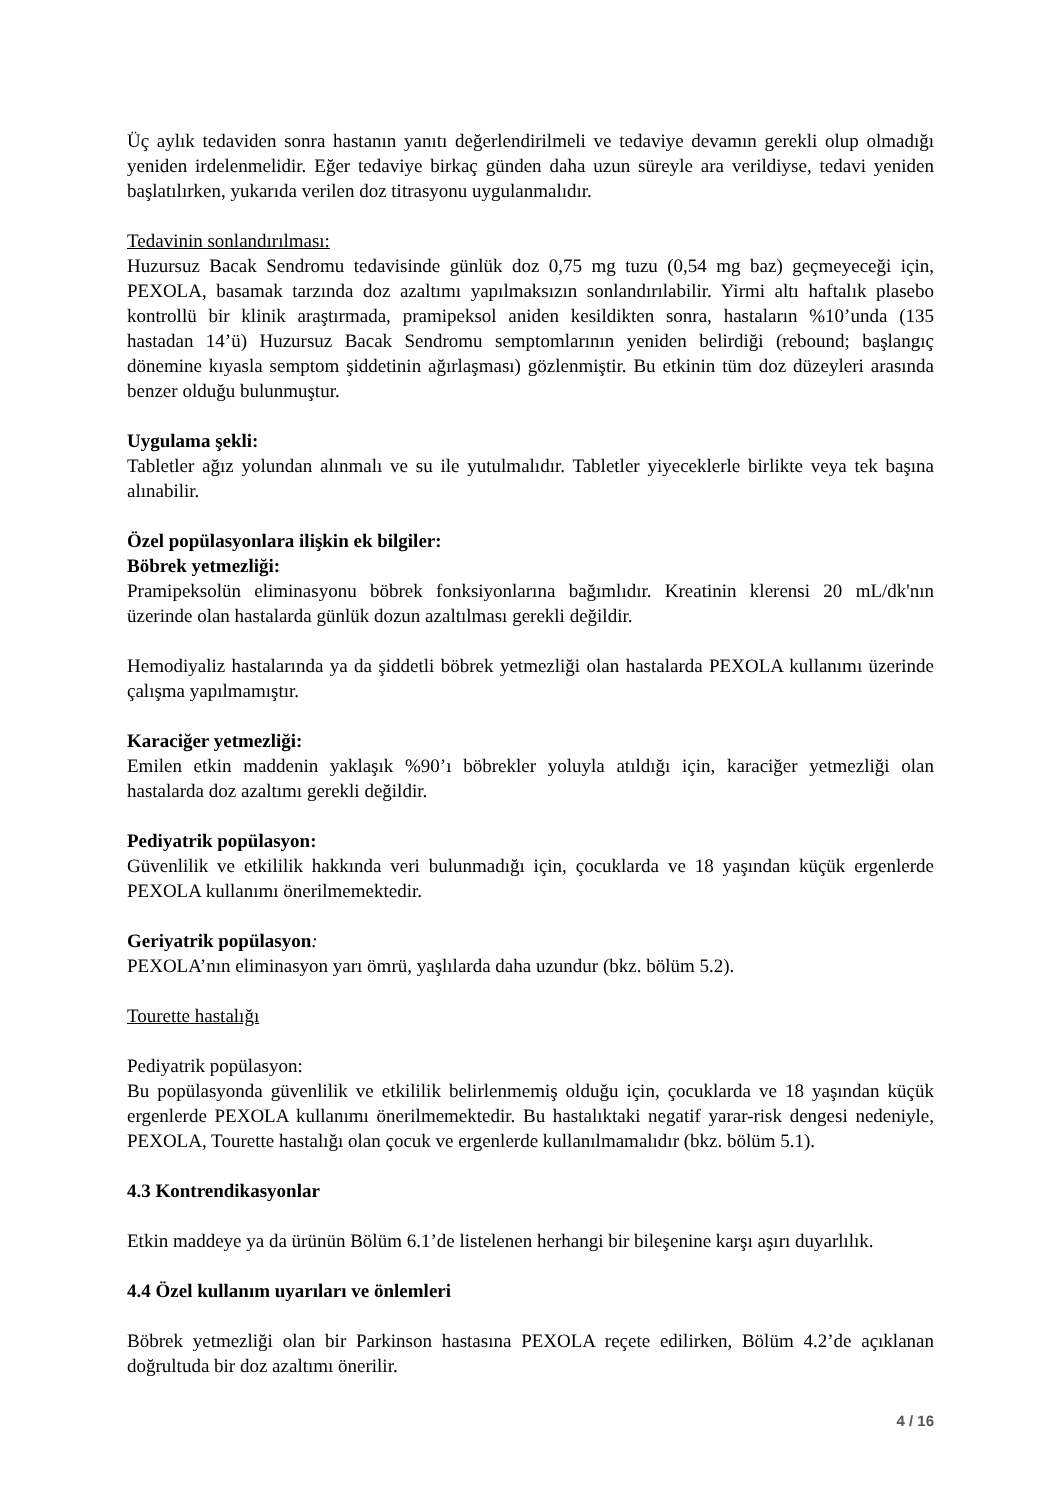Üç aylık tedaviden sonra hastanın yanıtı değerlendirilmeli ve tedaviye devamın gerekli olup olmadığı yeniden irdelenmelidir. Eğer tedaviye birkaç günden daha uzun süreyle ara verildiyse, tedavi yeniden başlatılırken, yukarıda verilen doz titrasyonu uygulanmalıdır.
Tedavinin sonlandırılması:
Huzursuz Bacak Sendromu tedavisinde günlük doz 0,75 mg tuzu (0,54 mg baz) geçmeyeceği için, PEXOLA, basamak tarzında doz azaltımı yapılmaksızın sonlandırılabilir. Yirmi altı haftalık plasebo kontrollü bir klinik araştırmada, pramipeksol aniden kesildikten sonra, hastaların %10’unda (135 hastadan 14’ü) Huzursuz Bacak Sendromu semptomlarının yeniden belirdiği (rebound; başlangıç dönemine kıyasla semptom şiddetinin ağırlaşması) gözlenmiştir. Bu etkinin tüm doz düzeyleri arasında benzer olduğu bulunmuştur.
Uygulama şekli:
Tabletler ağız yolundan alınmalı ve su ile yutulmalıdır. Tabletler yiyeceklerle birlikte veya tek başına alınabilir.
Özel popülasyonlara ilişkin ek bilgiler:
Böbrek yetmezliği:
Pramipeksolün eliminasyonu böbrek fonksiyonlarına bağımlıdır. Kreatinin klerensi 20 mL/dk'nın üzerinde olan hastalarda günlük dozun azaltılması gerekli değildir.
Hemodiyaliz hastalarında ya da şiddetli böbrek yetmezliği olan hastalarda PEXOLA kullanımı üzerinde çalışma yapılmamıştır.
Karaciğer yetmezliği:
Emilen etkin maddenin yaklaşık %90’ı böbrekler yoluyla atıldığı için, karaciğer yetmezliği olan hastalarda doz azaltımı gerekli değildir.
Pediyatrik popülasyon:
Güvenlilik ve etkililik hakkında veri bulunmadığı için, çocuklarda ve 18 yaşından küçük ergenlerde PEXOLA kullanımı önerilmemektedir.
Geriyatrik popülasyon:
PEXOLA’nın eliminasyon yarı ömrü, yaşlılarda daha uzundur (bkz. bölüm 5.2).
Tourette hastalığı
Pediyatrik popülasyon:
Bu popülasyonda güvenlilik ve etkililik belirlenmemiş olduğu için, çocuklarda ve 18 yaşından küçük ergenlerde PEXOLA kullanımı önerilmemektedir. Bu hastalıktaki negatif yarar-risk dengesi nedeniyle, PEXOLA, Tourette hastalığı olan çocuk ve ergenlerde kullanılmamalıdır (bkz. bölüm 5.1).
4.3 Kontrendikasyonlar
Etkin maddeye ya da ürünün Bölüm 6.1’de listelenen herhangi bir bileşenine karşı aşırı duyarlılık.
4.4 Özel kullanım uyarıları ve önlemleri
Böbrek yetmezliği olan bir Parkinson hastasına PEXOLA reçete edilirken, Bölüm 4.2’de açıklanan doğrultuda bir doz azaltımı önerilir.
4 / 16